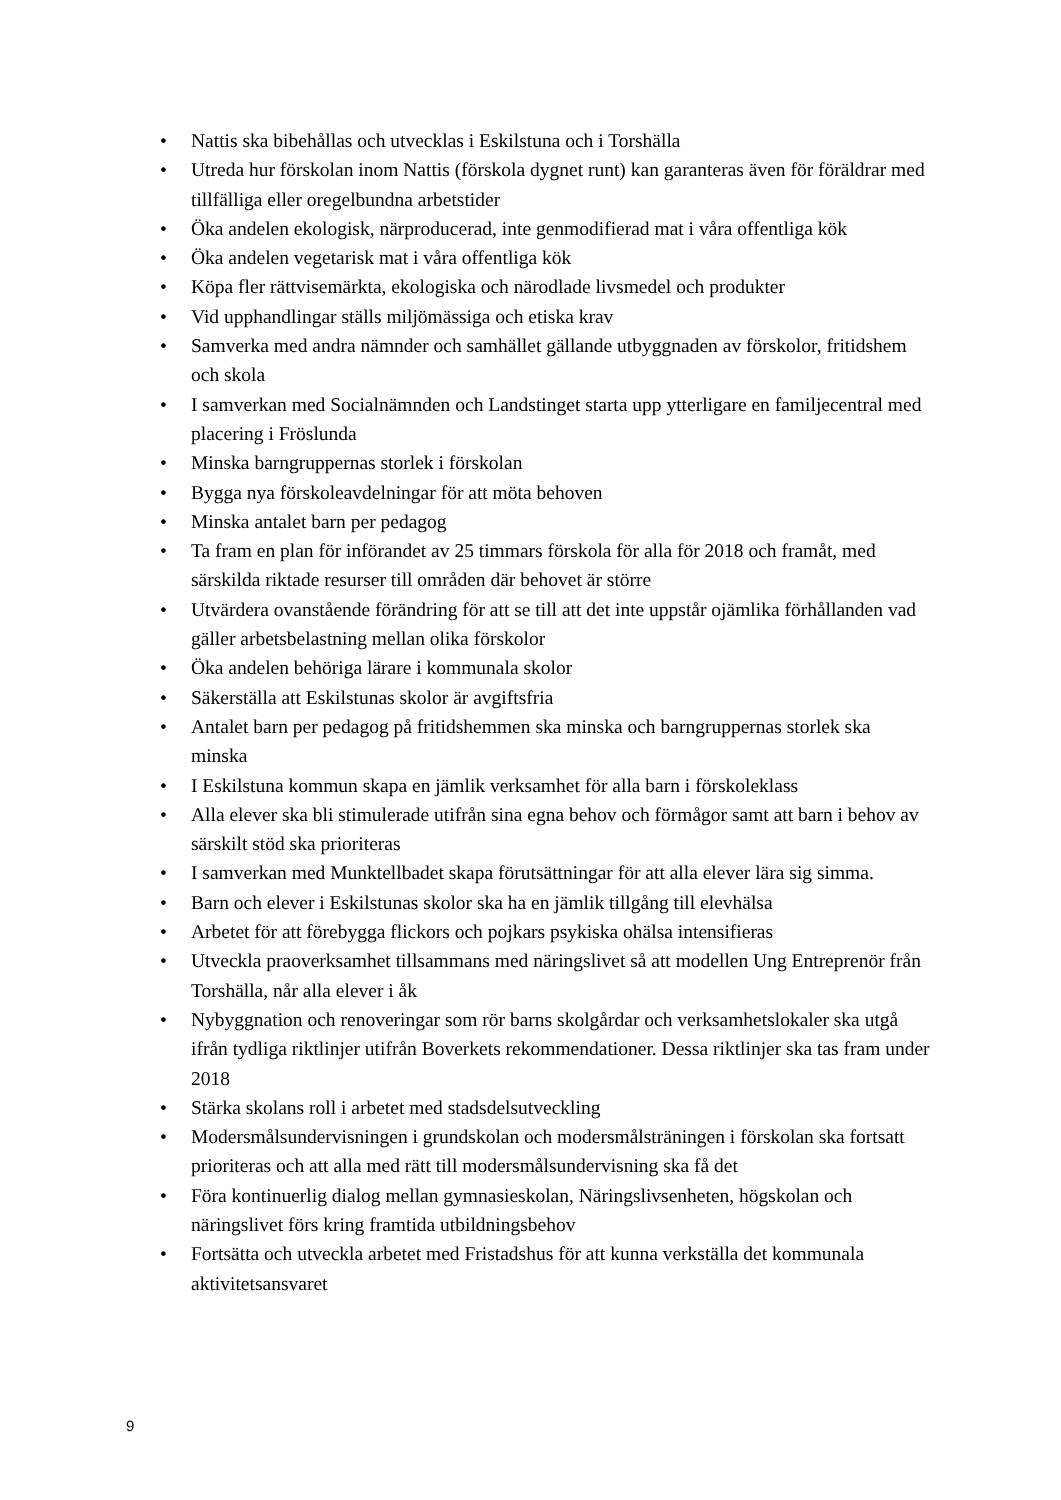• Nattis ska bibehållas och utvecklas i Eskilstuna och i Torshälla
• Utreda hur förskolan inom Nattis (förskola dygnet runt) kan garanteras även för föräldrar med tillfälliga eller oregelbundna arbetstider
• Öka andelen ekologisk, närproducerad, inte genmodifierad mat i våra offentliga kök
• Öka andelen vegetarisk mat i våra offentliga kök
• Köpa fler rättvisemärkta, ekologiska och närodlade livsmedel och produkter
• Vid upphandlingar ställs miljömässiga och etiska krav
• Samverka med andra nämnder och samhället gällande utbyggnaden av förskolor, fritidshem och skola
• I samverkan med Socialnämnden och Landstinget starta upp ytterligare en familjecentral med placering i Fröslunda
• Minska barngruppernas storlek i förskolan
• Bygga nya förskoleavdelningar för att möta behoven
• Minska antalet barn per pedagog
• Ta fram en plan för införandet av 25 timmars förskola för alla för 2018 och framåt, med särskilda riktade resurser till områden där behovet är större
• Utvärdera ovanstående förändring för att se till att det inte uppstår ojämlika förhållanden vad gäller arbetsbelastning mellan olika förskolor
• Öka andelen behöriga lärare i kommunala skolor
• Säkerställa att Eskilstunas skolor är avgiftsfria
• Antalet barn per pedagog på fritidshemmen ska minska och barngruppernas storlek ska minska
• I Eskilstuna kommun skapa en jämlik verksamhet för alla barn i förskoleklass
• Alla elever ska bli stimulerade utifrån sina egna behov och förmågor samt att barn i behov av särskilt stöd ska prioriteras
• I samverkan med Munktellbadet skapa förutsättningar för att alla elever lära sig simma.
• Barn och elever i Eskilstunas skolor ska ha en jämlik tillgång till elevhälsa
• Arbetet för att förebygga flickors och pojkars psykiska ohälsa intensifieras
• Utveckla praoverksamhet tillsammans med näringslivet så att modellen Ung Entreprenör från Torshälla, når alla elever i åk
• Nybyggnation och renoveringar som rör barns skolgårdar och verksamhetslokaler ska utgå ifrån tydliga riktlinjer utifrån Boverkets rekommendationer. Dessa riktlinjer ska tas fram under 2018
• Stärka skolans roll i arbetet med stadsdelsutveckling
• Modersmålsundervisningen i grundskolan och modersmålsträningen i förskolan ska fortsatt prioriteras och att alla med rätt till modersmålsundervisning ska få det
• Föra kontinuerlig dialog mellan gymnasieskolan, Näringslivsenheten, högskolan och näringslivet förs kring framtida utbildningsbehov
• Fortsätta och utveckla arbetet med Fristadshus för att kunna verkställa det kommunala aktivitetsansvaret
9